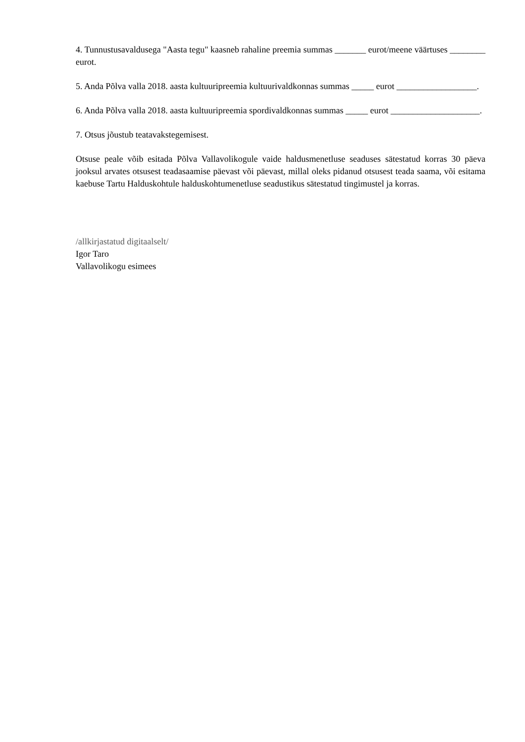4. Tunnustusavaldusega "Aasta tegu" kaasneb rahaline preemia summas _______ eurot/meene väärtuses ________ eurot.
5. Anda Põlva valla 2018. aasta kultuuripreemia kultuurivaldkonnas summas _____ eurot __________________.
6. Anda Põlva valla 2018. aasta kultuuripreemia spordivaldkonnas summas _____ eurot ____________________.
7. Otsus jõustub teatavakstegemisest.
Otsuse peale võib esitada Põlva Vallavolikogule vaide haldusmenetluse seaduses sätestatud korras 30 päeva jooksul arvates otsusest teadasaamise päevast või päevast, millal oleks pidanud otsusest teada saama, või esitama kaebuse Tartu Halduskohtule halduskohtumenetluse seadustikus sätestatud tingimustel ja korras.
/allkirjastatud digitaalselt/
Igor Taro
Vallavolikogu esimees